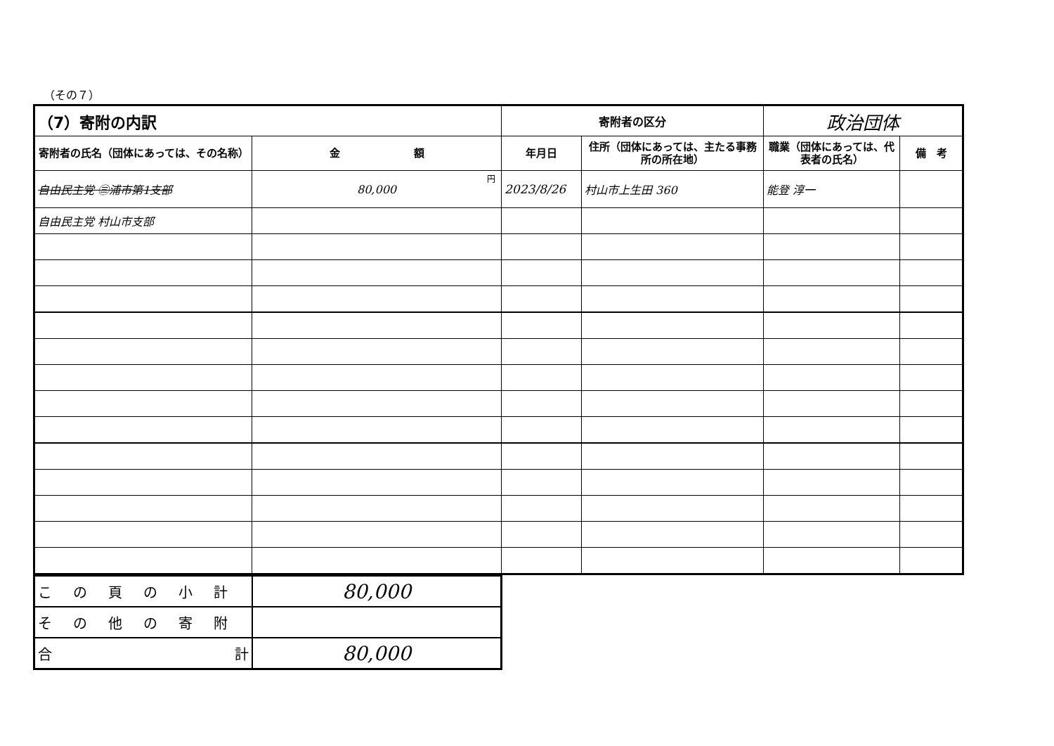（その７）
| （7）寄附の内訳 | | 寄附者の区分 | | 政治団体 | |
| 寄附者の氏名（団体にあっては、その名称） | 金 額 | 年月日 | 住所（団体にあっては、主たる事務所の所在地） | 職業（団体にあっては、代表者の氏名） | 備 考 |
| 自由民主党 ㊂浦市第1支部 | 80,000 円 | 2023/8/26 | 村山市上生田 360 | 能登 淳一 | |
| 自由民主党 村山市支部 | | | | | |
| この頁の小計 | 80,000 |
| その他の寄附 | |
| 合 計 | 80,000 |